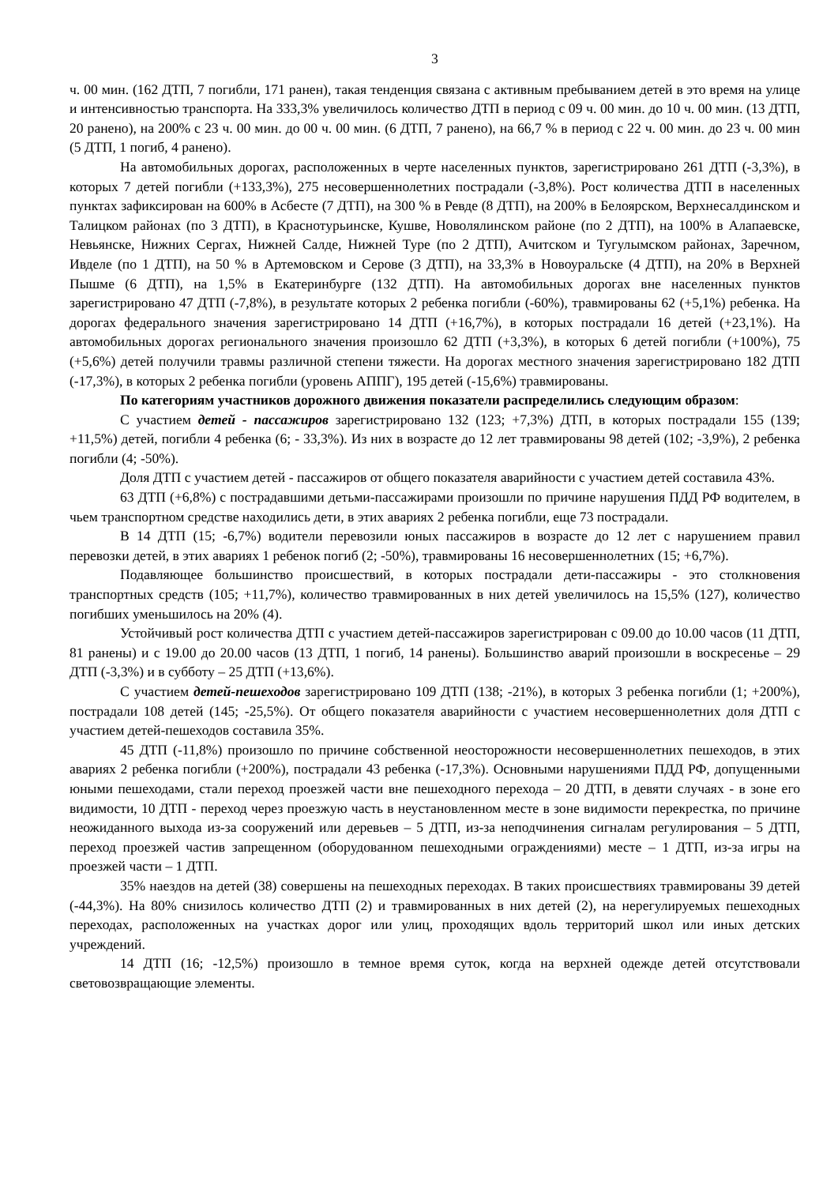3
ч. 00 мин. (162 ДТП, 7 погибли, 171 ранен), такая тенденция связана с активным пребыванием детей в это время на улице и интенсивностью транспорта. На 333,3% увеличилось количество ДТП в период с 09 ч. 00 мин. до 10 ч. 00 мин. (13 ДТП, 20 ранено), на 200% с 23 ч. 00 мин. до 00 ч. 00 мин. (6 ДТП, 7 ранено), на 66,7 % в период с 22 ч. 00 мин. до 23 ч. 00 мин (5 ДТП, 1 погиб, 4 ранено).
На автомобильных дорогах, расположенных в черте населенных пунктов, зарегистрировано 261 ДТП (-3,3%), в которых 7 детей погибли (+133,3%), 275 несовершеннолетних пострадали (-3,8%). Рост количества ДТП в населенных пунктах зафиксирован на 600% в Асбесте (7 ДТП), на 300 % в Ревде (8 ДТП), на 200% в Белоярском, Верхнесалдинском и Талицком районах (по 3 ДТП), в Краснотурьинске, Кушве, Новолялинском районе (по 2 ДТП), на 100% в Алапаевске, Невьянске, Нижних Сергах, Нижней Салде, Нижней Туре (по 2 ДТП), Ачитском и Тугулымском районах, Заречном, Ивделе (по 1 ДТП), на 50 % в Артемовском и Серове (3 ДТП), на 33,3% в Новоуральске (4 ДТП), на 20% в Верхней Пышме (6 ДТП), на 1,5% в Екатеринбурге (132 ДТП). На автомобильных дорогах вне населенных пунктов зарегистрировано 47 ДТП (-7,8%), в результате которых 2 ребенка погибли (-60%), травмированы 62 (+5,1%) ребенка. На дорогах федерального значения зарегистрировано 14 ДТП (+16,7%), в которых пострадали 16 детей (+23,1%). На автомобильных дорогах регионального значения произошло 62 ДТП (+3,3%), в которых 6 детей погибли (+100%), 75 (+5,6%) детей получили травмы различной степени тяжести. На дорогах местного значения зарегистрировано 182 ДТП (-17,3%), в которых 2 ребенка погибли (уровень АППГ), 195 детей (-15,6%) травмированы.
По категориям участников дорожного движения показатели распределились следующим образом:
С участием детей - пассажиров зарегистрировано 132 (123; +7,3%) ДТП, в которых пострадали 155 (139; +11,5%) детей, погибли 4 ребенка (6; - 33,3%). Из них в возрасте до 12 лет травмированы 98 детей (102; -3,9%), 2 ребенка погибли (4; -50%).
Доля ДТП с участием детей - пассажиров от общего показателя аварийности с участием детей составила 43%.
63 ДТП (+6,8%) с пострадавшими детьми-пассажирами произошли по причине нарушения ПДД РФ водителем, в чьем транспортном средстве находились дети, в этих авариях 2 ребенка погибли, еще 73 пострадали.
В 14 ДТП (15; -6,7%) водители перевозили юных пассажиров в возрасте до 12 лет с нарушением правил перевозки детей, в этих авариях 1 ребенок погиб (2; -50%), травмированы 16 несовершеннолетних (15; +6,7%).
Подавляющее большинство происшествий, в которых пострадали дети-пассажиры - это столкновения транспортных средств (105; +11,7%), количество травмированных в них детей увеличилось на 15,5% (127), количество погибших уменьшилось на 20% (4).
Устойчивый рост количества ДТП с участием детей-пассажиров зарегистрирован с 09.00 до 10.00 часов (11 ДТП, 81 ранены) и с 19.00 до 20.00 часов (13 ДТП, 1 погиб, 14 ранены). Большинство аварий произошли в воскресенье – 29 ДТП (-3,3%) и в субботу – 25 ДТП (+13,6%).
С участием детей-пешеходов зарегистрировано 109 ДТП (138; -21%), в которых 3 ребенка погибли (1; +200%), пострадали 108 детей (145; -25,5%). От общего показателя аварийности с участием несовершеннолетних доля ДТП с участием детей-пешеходов составила 35%.
45 ДТП (-11,8%) произошло по причине собственной неосторожности несовершеннолетних пешеходов, в этих авариях 2 ребенка погибли (+200%), пострадали 43 ребенка (-17,3%). Основными нарушениями ПДД РФ, допущенными юными пешеходами, стали переход проезжей части вне пешеходного перехода – 20 ДТП, в девяти случаях - в зоне его видимости, 10 ДТП - переход через проезжую часть в неустановленном месте в зоне видимости перекрестка, по причине неожиданного выхода из-за сооружений или деревьев – 5 ДТП, из-за неподчинения сигналам регулирования – 5 ДТП, переход проезжей частив запрещенном (оборудованном пешеходными ограждениями) месте – 1 ДТП, из-за игры на проезжей части – 1 ДТП.
35% наездов на детей (38) совершены на пешеходных переходах. В таких происшествиях травмированы 39 детей (-44,3%). На 80% снизилось количество ДТП (2) и травмированных в них детей (2), на нерегулируемых пешеходных переходах, расположенных на участках дорог или улиц, проходящих вдоль территорий школ или иных детских учреждений.
14 ДТП (16; -12,5%) произошло в темное время суток, когда на верхней одежде детей отсутствовали световозвращающие элементы.